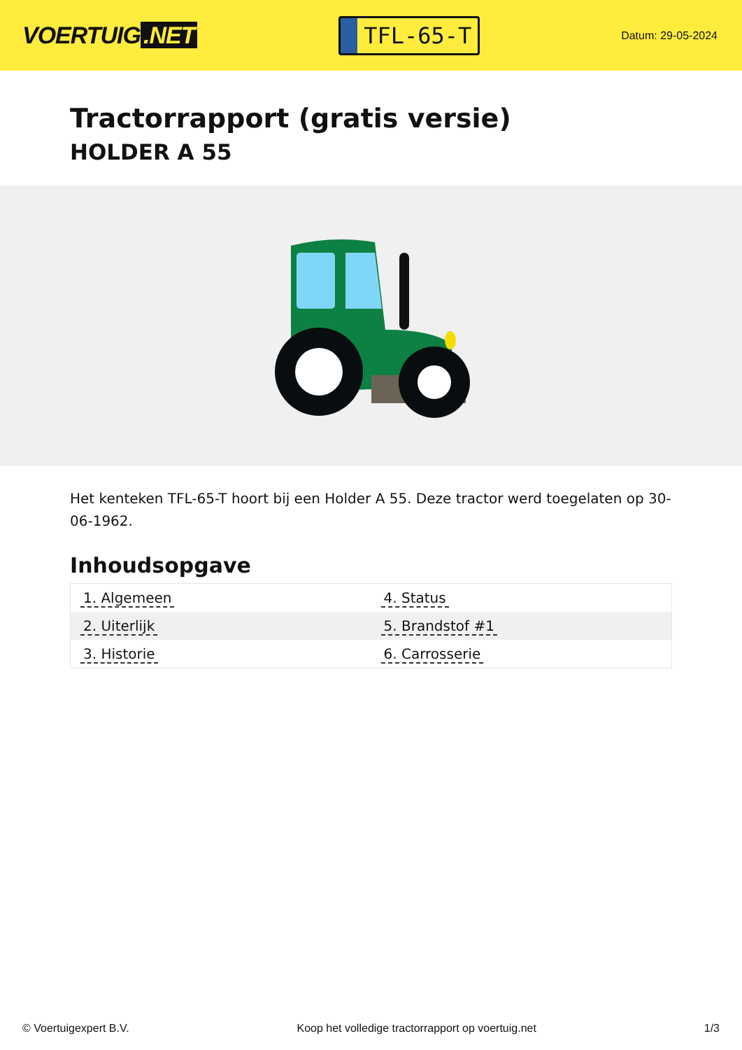VOERTUIG.NET
TFL-65-T
Datum: 29-05-2024
Tractorrapport (gratis versie)
HOLDER A 55
Het kenteken TFL-65-T hoort bij een Holder A 55. Deze tractor werd toegelaten op 30-06-1962.
Inhoudsopgave
| 1. Algemeen | 4. Status |
| 2. Uiterlijk | 5. Brandstof #1 |
| 3. Historie | 6. Carrosserie |
© Voertuigexpert B.V. Koop het volledige tractorrapport op voertuig.net 1/3